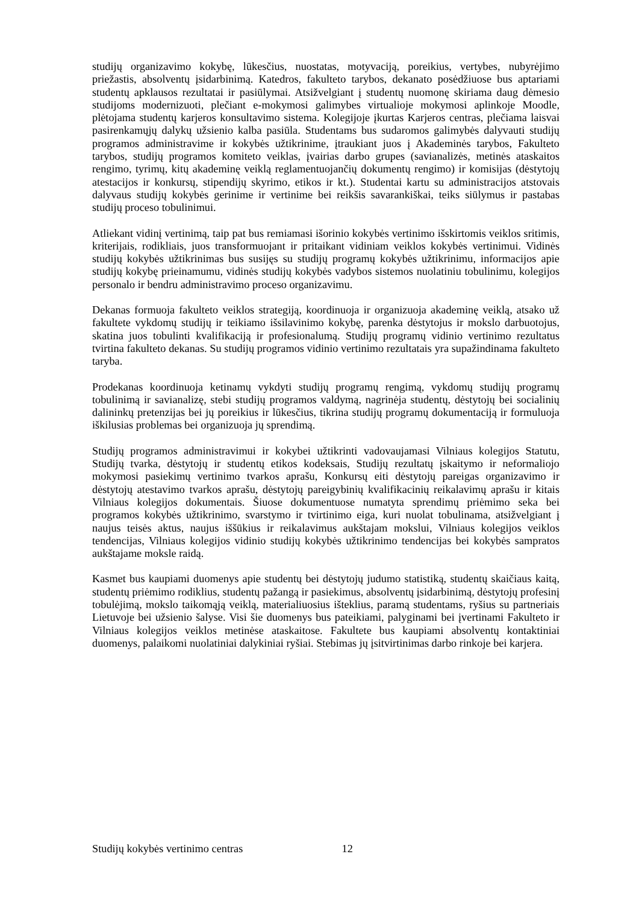studijų organizavimo kokybę, lūkesčius, nuostatas, motyvaciją, poreikius, vertybes, nubyrėjimo priežastis, absolventų įsidarbinimą. Katedros, fakulteto tarybos, dekanato posėdžiuose bus aptariami studentų apklausos rezultatai ir pasiūlymai. Atsižvelgiant į studentų nuomonę skiriama daug dėmesio studijoms modernizuoti, plečiant e-mokymosi galimybes virtualioje mokymosi aplinkoje Moodle, plėtojama studentų karjeros konsultavimo sistema. Kolegijoje įkurtas Karjeros centras, plečiama laisvai pasirenkamųjų dalykų užsienio kalba pasiūla. Studentams bus sudaromos galimybės dalyvauti studijų programos administravime ir kokybės užtikrinime, įtraukiant juos į Akademinės tarybos, Fakulteto tarybos, studijų programos komiteto veiklas, įvairias darbo grupes (savianalizės, metinės ataskaitos rengimo, tyrimų, kitų akademinę veiklą reglamentuojančių dokumentų rengimo) ir komisijas (dėstytojų atestacijos ir konkursų, stipendijų skyrimo, etikos ir kt.). Studentai kartu su administracijos atstovais dalyvaus studijų kokybės gerinime ir vertinime bei reikšis savarankiškai, teiks siūlymus ir pastabas studijų proceso tobulinimui.
Atliekant vidinį vertinimą, taip pat bus remiamasi išorinio kokybės vertinimo išskirtomis veiklos sritimis, kriterijais, rodikliais, juos transformuojant ir pritaikant vidiniam veiklos kokybės vertinimui. Vidinės studijų kokybės užtikrinimas bus susijęs su studijų programų kokybės užtikrinimu, informacijos apie studijų kokybę prieinamumu, vidinės studijų kokybės vadybos sistemos nuolatiniu tobulinimu, kolegijos personalo ir bendru administravimo proceso organizavimu.
Dekanas formuoja fakulteto veiklos strategiją, koordinuoja ir organizuoja akademinę veiklą, atsako už fakultete vykdomų studijų ir teikiamo išsilavinimo kokybę, parenka dėstytojus ir mokslo darbuotojus, skatina juos tobulinti kvalifikaciją ir profesionalumą. Studijų programų vidinio vertinimo rezultatus tvirtina fakulteto dekanas. Su studijų programos vidinio vertinimo rezultatais yra supažindinama fakulteto taryba.
Prodekanas koordinuoja ketinamų vykdyti studijų programų rengimą, vykdomų studijų programų tobulinimą ir savianalizę, stebi studijų programos valdymą, nagrinėja studentų, dėstytojų bei socialinių dalininkų pretenzijas bei jų poreikius ir lūkesčius, tikrina studijų programų dokumentaciją ir formuluoja iškilusias problemas bei organizuoja jų sprendimą.
Studijų programos administravimui ir kokybei užtikrinti vadovaujamasi Vilniaus kolegijos Statutu, Studijų tvarka, dėstytojų ir studentų etikos kodeksais, Studijų rezultatų įskaitymo ir neformaliojo mokymosi pasiekimų vertinimo tvarkos aprašu, Konkursų eiti dėstytojų pareigas organizavimo ir dėstytojų atestavimo tvarkos aprašu, dėstytojų pareigybinių kvalifikacinių reikalavimų aprašu ir kitais Vilniaus kolegijos dokumentais. Šiuose dokumentuose numatyta sprendimų priėmimo seka bei programos kokybės užtikrinimo, svarstymo ir tvirtinimo eiga, kuri nuolat tobulinama, atsižvelgiant į naujus teisės aktus, naujus iššūkius ir reikalavimus aukštajam mokslui, Vilniaus kolegijos veiklos tendencijas, Vilniaus kolegijos vidinio studijų kokybės užtikrinimo tendencijas bei kokybės sampratos aukštajame moksle raidą.
Kasmet bus kaupiami duomenys apie studentų bei dėstytojų judumo statistiką, studentų skaičiaus kaitą, studentų priėmimo rodiklius, studentų pažangą ir pasiekimus, absolventų įsidarbinimą, dėstytojų profesinį tobulėjimą, mokslo taikomąją veiklą, materialiuosius išteklius, paramą studentams, ryšius su partneriais Lietuvoje bei užsienio šalyse. Visi šie duomenys bus pateikiami, palyginami bei įvertinami Fakulteto ir Vilniaus kolegijos veiklos metinėse ataskaitose. Fakultete bus kaupiami absolventų kontaktiniai duomenys, palaikomi nuolatiniai dalykiniai ryšiai. Stebimas jų įsitvirtinimas darbo rinkoje bei karjera.
Studijų kokybės vertinimo centras 12